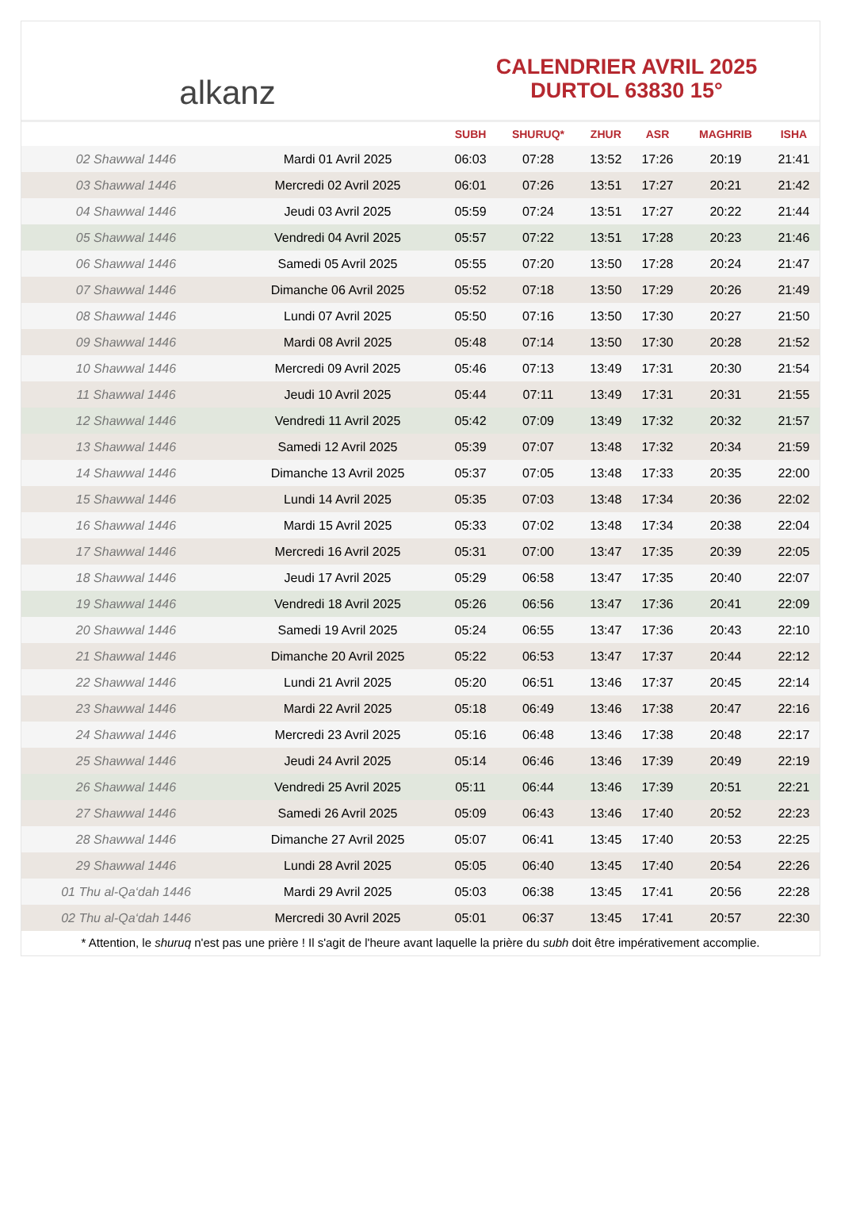alkanz
CALENDRIER AVRIL 2025
DURTOL 63830 15°
| | | SUBH | SHURUQ* | ZHUR | ASR | MAGHRIB | ISHA |
| --- | --- | --- | --- | --- | --- | --- | --- |
| 02 Shawwal 1446 | Mardi 01 Avril 2025 | 06:03 | 07:28 | 13:52 | 17:26 | 20:19 | 21:41 |
| 03 Shawwal 1446 | Mercredi 02 Avril 2025 | 06:01 | 07:26 | 13:51 | 17:27 | 20:21 | 21:42 |
| 04 Shawwal 1446 | Jeudi 03 Avril 2025 | 05:59 | 07:24 | 13:51 | 17:27 | 20:22 | 21:44 |
| 05 Shawwal 1446 | Vendredi 04 Avril 2025 | 05:57 | 07:22 | 13:51 | 17:28 | 20:23 | 21:46 |
| 06 Shawwal 1446 | Samedi 05 Avril 2025 | 05:55 | 07:20 | 13:50 | 17:28 | 20:24 | 21:47 |
| 07 Shawwal 1446 | Dimanche 06 Avril 2025 | 05:52 | 07:18 | 13:50 | 17:29 | 20:26 | 21:49 |
| 08 Shawwal 1446 | Lundi 07 Avril 2025 | 05:50 | 07:16 | 13:50 | 17:30 | 20:27 | 21:50 |
| 09 Shawwal 1446 | Mardi 08 Avril 2025 | 05:48 | 07:14 | 13:50 | 17:30 | 20:28 | 21:52 |
| 10 Shawwal 1446 | Mercredi 09 Avril 2025 | 05:46 | 07:13 | 13:49 | 17:31 | 20:30 | 21:54 |
| 11 Shawwal 1446 | Jeudi 10 Avril 2025 | 05:44 | 07:11 | 13:49 | 17:31 | 20:31 | 21:55 |
| 12 Shawwal 1446 | Vendredi 11 Avril 2025 | 05:42 | 07:09 | 13:49 | 17:32 | 20:32 | 21:57 |
| 13 Shawwal 1446 | Samedi 12 Avril 2025 | 05:39 | 07:07 | 13:48 | 17:32 | 20:34 | 21:59 |
| 14 Shawwal 1446 | Dimanche 13 Avril 2025 | 05:37 | 07:05 | 13:48 | 17:33 | 20:35 | 22:00 |
| 15 Shawwal 1446 | Lundi 14 Avril 2025 | 05:35 | 07:03 | 13:48 | 17:34 | 20:36 | 22:02 |
| 16 Shawwal 1446 | Mardi 15 Avril 2025 | 05:33 | 07:02 | 13:48 | 17:34 | 20:38 | 22:04 |
| 17 Shawwal 1446 | Mercredi 16 Avril 2025 | 05:31 | 07:00 | 13:47 | 17:35 | 20:39 | 22:05 |
| 18 Shawwal 1446 | Jeudi 17 Avril 2025 | 05:29 | 06:58 | 13:47 | 17:35 | 20:40 | 22:07 |
| 19 Shawwal 1446 | Vendredi 18 Avril 2025 | 05:26 | 06:56 | 13:47 | 17:36 | 20:41 | 22:09 |
| 20 Shawwal 1446 | Samedi 19 Avril 2025 | 05:24 | 06:55 | 13:47 | 17:36 | 20:43 | 22:10 |
| 21 Shawwal 1446 | Dimanche 20 Avril 2025 | 05:22 | 06:53 | 13:47 | 17:37 | 20:44 | 22:12 |
| 22 Shawwal 1446 | Lundi 21 Avril 2025 | 05:20 | 06:51 | 13:46 | 17:37 | 20:45 | 22:14 |
| 23 Shawwal 1446 | Mardi 22 Avril 2025 | 05:18 | 06:49 | 13:46 | 17:38 | 20:47 | 22:16 |
| 24 Shawwal 1446 | Mercredi 23 Avril 2025 | 05:16 | 06:48 | 13:46 | 17:38 | 20:48 | 22:17 |
| 25 Shawwal 1446 | Jeudi 24 Avril 2025 | 05:14 | 06:46 | 13:46 | 17:39 | 20:49 | 22:19 |
| 26 Shawwal 1446 | Vendredi 25 Avril 2025 | 05:11 | 06:44 | 13:46 | 17:39 | 20:51 | 22:21 |
| 27 Shawwal 1446 | Samedi 26 Avril 2025 | 05:09 | 06:43 | 13:46 | 17:40 | 20:52 | 22:23 |
| 28 Shawwal 1446 | Dimanche 27 Avril 2025 | 05:07 | 06:41 | 13:45 | 17:40 | 20:53 | 22:25 |
| 29 Shawwal 1446 | Lundi 28 Avril 2025 | 05:05 | 06:40 | 13:45 | 17:40 | 20:54 | 22:26 |
| 01 Thu al-Qa‘dah 1446 | Mardi 29 Avril 2025 | 05:03 | 06:38 | 13:45 | 17:41 | 20:56 | 22:28 |
| 02 Thu al-Qa‘dah 1446 | Mercredi 30 Avril 2025 | 05:01 | 06:37 | 13:45 | 17:41 | 20:57 | 22:30 |
* Attention, le shuruq n'est pas une prière ! Il s'agit de l'heure avant laquelle la prière du subh doit être impérativement accomplie.